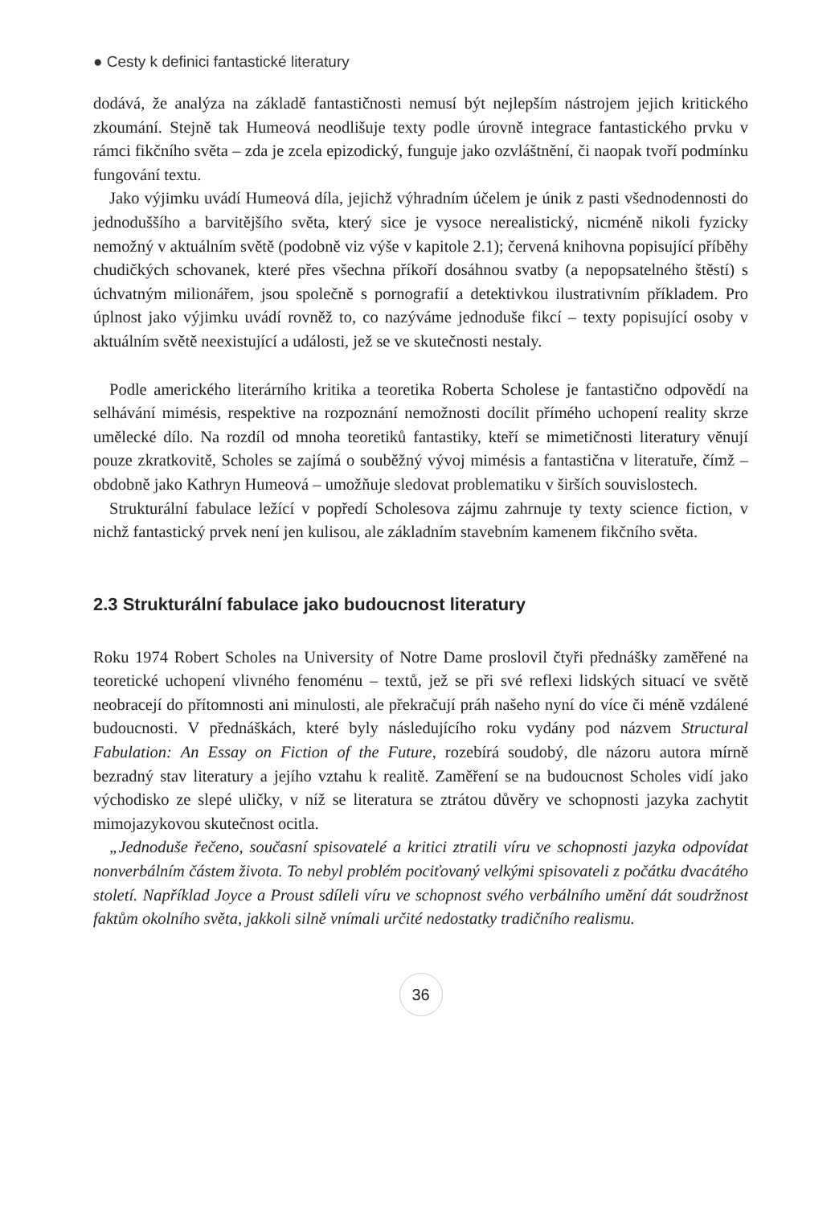● Cesty k definici fantastické literatury
dodává, že analýza na základě fantastičnosti nemusí být nejlepším nástrojem jejich kritického zkoumání. Stejně tak Humeová neodlišuje texty podle úrovně integrace fantastického prvku v rámci fikčního světa – zda je zcela epizodický, funguje jako ozvláštnění, či naopak tvoří podmínku fungování textu.
Jako výjimku uvádí Humeová díla, jejichž výhradním účelem je únik z pasti všednodennosti do jednoduššího a barvitějšího světa, který sice je vysoce nerealistický, nicméně nikoli fyzicky nemožný v aktuálním světě (podobně viz výše v kapitole 2.1); červená knihovna popisující příběhy chudičkých schovanek, které přes všechna příkoří dosáhnou svatby (a nepopsatelného štěstí) s úchvatným milionářem, jsou společně s pornografií a detektivkou ilustrativním příkladem. Pro úplnost jako výjimku uvádí rovněž to, co nazýváme jednoduše fikcí – texty popisující osoby v aktuálním světě neexistující a události, jež se ve skutečnosti nestaly.
Podle amerického literárního kritika a teoretika Roberta Scholese je fantastično odpovědí na selhávání mimésis, respektive na rozpoznání nemožnosti docílit přímého uchopení reality skrze umělecké dílo. Na rozdíl od mnoha teoretiků fantastiky, kteří se mimetičnosti literatury věnují pouze zkratkovitě, Scholes se zajímá o souběžný vývoj mimésis a fantastična v literatuře, čímž – obdobně jako Kathryn Humeová – umožňuje sledovat problematiku v širších souvislostech.
Strukturální fabulace ležící v popředí Scholesova zájmu zahrnuje ty texty science fiction, v nichž fantastický prvek není jen kulisou, ale základním stavebním kamenem fikčního světa.
2.3 Strukturální fabulace jako budoucnost literatury
Roku 1974 Robert Scholes na University of Notre Dame proslovil čtyři přednášky zaměřené na teoretické uchopení vlivného fenoménu – textů, jež se při své reflexi lidských situací ve světě neobracejí do přítomnosti ani minulosti, ale překračují práh našeho nyní do více či méně vzdálené budoucnosti. V přednáškách, které byly následujícího roku vydány pod názvem Structural Fabulation: An Essay on Fiction of the Future, rozebírá soudobý, dle názoru autora mírně bezradný stav literatury a jejího vztahu k realitě. Zaměření se na budoucnost Scholes vidí jako východisko ze slepé uličky, v níž se literatura se ztrátou důvěry ve schopnosti jazyka zachytit mimojazykovou skutečnost ocitla.
„Jednoduše řečeno, současní spisovatelé a kritici ztratili víru ve schopnosti jazyka odpovídat nonverbálním částem života. To nebyl problém pociťovaný velkými spisovateli z počátku dvacátého století. Například Joyce a Proust sdíleli víru ve schopnost svého verbálního umění dát soudržnost faktům okolního světa, jakkoli silně vnímali určité nedostatky tradičního realismu.
36